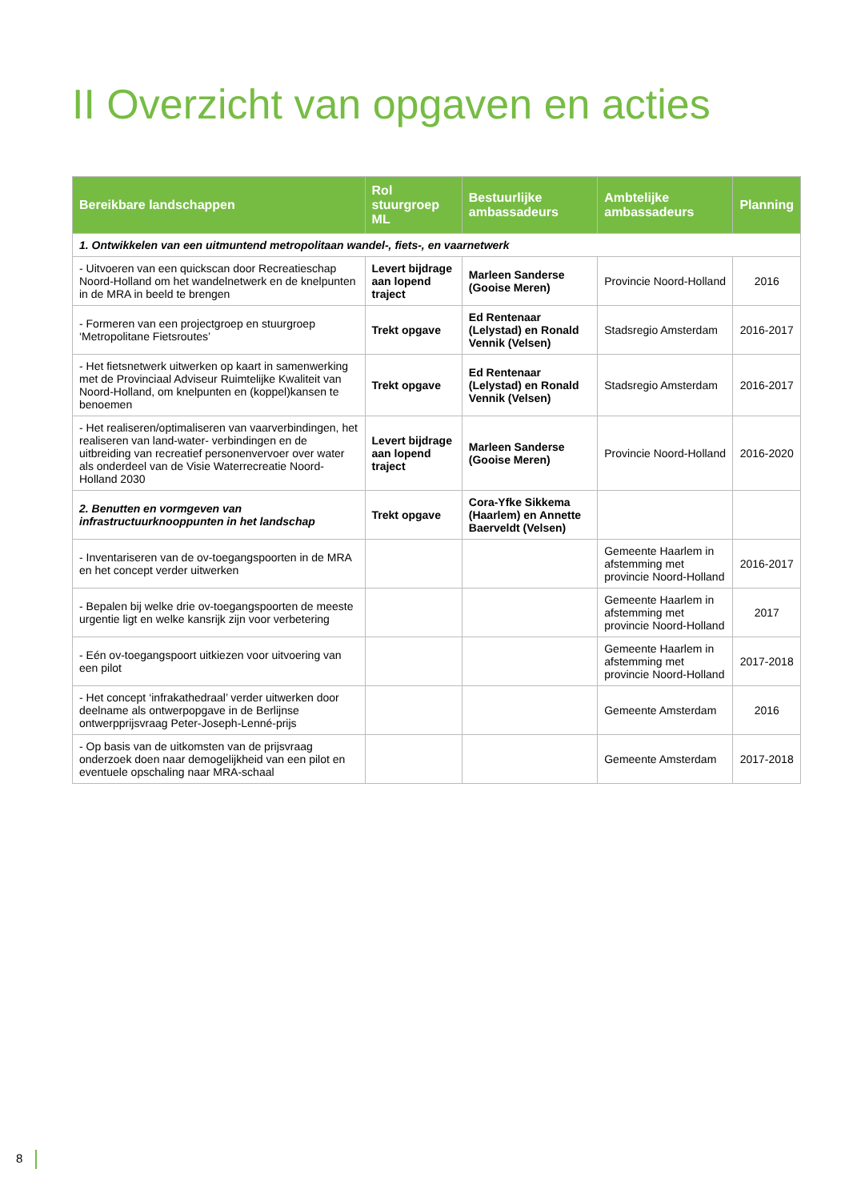II Overzicht van opgaven en acties
| Bereikbare landschappen | Rol stuurgroep ML | Bestuurlijke ambassadeurs | Ambtelijke ambassadeurs | Planning |
| --- | --- | --- | --- | --- |
| 1. Ontwikkelen van een uitmuntend metropolitaan wandel-, fiets-, en vaarnetwerk | | | | |
| - Uitvoeren van een quickscan door Recreatieschap Noord-Holland om het wandelnetwerk en de knelpunten in de MRA in beeld te brengen | Levert bijdrage aan lopend traject | Marleen Sanderse (Gooise Meren) | Provincie Noord-Holland | 2016 |
| - Formeren van een projectgroep en stuurgroep ‘Metropolitane Fietsroutes’ | Trekt opgave | Ed Rentenaar (Lelystad) en Ronald Vennik (Velsen) | Stadsregio Amsterdam | 2016-2017 |
| - Het fietsnetwerk uitwerken op kaart in samenwerking met de Provinciaal Adviseur Ruimtelijke Kwaliteit van Noord-Holland, om knelpunten en (koppel)kansen te benoemen | Trekt opgave | Ed Rentenaar (Lelystad) en Ronald Vennik (Velsen) | Stadsregio Amsterdam | 2016-2017 |
| - Het realiseren/optimaliseren van vaarverbindingen, het realiseren van land-water- verbindingen en de uitbreiding van recreatief personenvervoer over water als onderdeel van de Visie Waterrecreatie Noord-Holland 2030 | Levert bijdrage aan lopend traject | Marleen Sanderse (Gooise Meren) | Provincie Noord-Holland | 2016-2020 |
| 2. Benutten en vormgeven van infrastructuurknooppunten in het landschap | Trekt opgave | Cora-Yfke Sikkema (Haarlem) en Annette Baerveldt (Velsen) | | |
| - Inventariseren van de ov-toegangspoorten in de MRA en het concept verder uitwerken | | | Gemeente Haarlem in afstemming met provincie Noord-Holland | 2016-2017 |
| - Bepalen bij welke drie ov-toegangspoorten de meeste urgentie ligt en welke kansrijk zijn voor verbetering | | | Gemeente Haarlem in afstemming met provincie Noord-Holland | 2017 |
| - Eén ov-toegangspoort uitkiezen voor uitvoering van een pilot | | | Gemeente Haarlem in afstemming met provincie Noord-Holland | 2017-2018 |
| - Het concept ‘infrakathedraal’ verder uitwerken door deelname als ontwerpopgave in de Berlijnse ontwerpprijsvraag Peter-Joseph-Lenné-prijs | | | Gemeente Amsterdam | 2016 |
| - Op basis van de uitkomsten van de prijsvraag onderzoek doen naar demogelijkheid van een pilot en eventuele opschaling naar MRA-schaal | | | Gemeente Amsterdam | 2017-2018 |
8